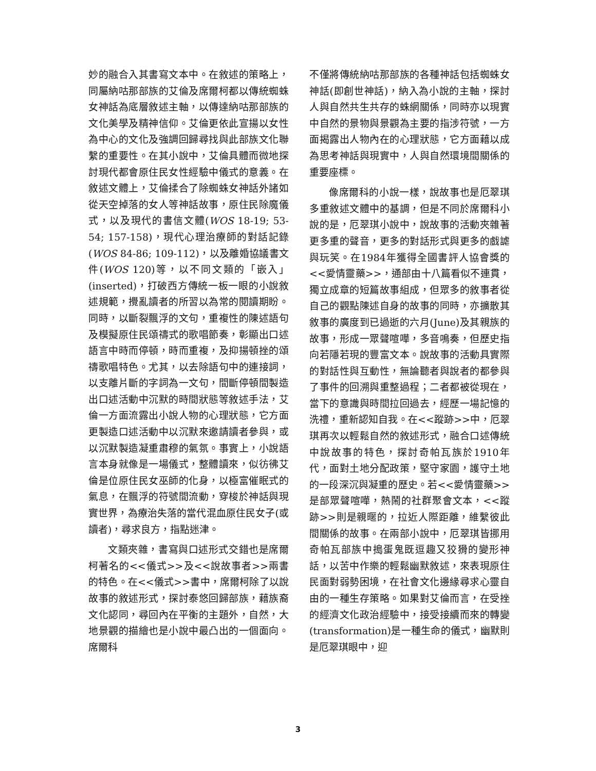妙的融合入其書寫文本中。在敘述的策略上，同屬納咕那部族的艾倫及席爾柯都以傳統蜘蛛女神話為底層敘述主軸，以傳達納咕那部族的文化美學及精神信仰。艾倫更依此宣揚以女性為中心的文化及強調回歸尋找與此部族文化聯繫的重要性。在其小說中，艾倫具體而微地探討現代都會原住民女性經驗中儀式的意義。在敘述文體上，艾倫揉合了除蜘蛛女神話外諸如從天空掉落的女人等神話故事，原住民除魔儀式，以及現代的書信文體(WOS 18-19; 53-54; 157-158)，現代心理治療師的對話記錄(WOS 84-86; 109-112)，以及離婚協議書文件(WOS 120)等，以不同文類的「嵌入」(inserted)，打破西方傳統一板一眼的小說敘述規範，攪亂讀者的所習以為常的閱讀期盼。同時，以斷裂飄浮的文句，重複性的陳述語句及模擬原住民頌禱式的歌唱節奏，彰顯出口述語言中時而停頓，時而重複，及抑揚頓挫的頌禱歌唱特色。尤其，以去除語句中的連接詞，以支離片斷的字詞為一文句，間斷停頓間製造出口述活動中沉默的時間狀態等敘述手法，艾倫一方面流露出小說人物的心理狀態，它方面更製造口述活動中以沉默來邀請讀者參與，或以沉默製造凝重肅穆的氣氛。事實上，小說語言本身就像是一場儀式，整體讀來，似彷彿艾倫是位原住民女巫師的化身，以極富催眠式的氣息，在飄浮的符號間流動，穿梭於神話與現實世界，為療治失落的當代混血原住民女子(或讀者)，尋求良方，指點迷津。
文類夾雜，書寫與口述形式交錯也是席爾柯著名的<<儀式>>及<<說故事者>>兩書的特色。在<<儀式>>書中，席爾柯除了以說故事的敘述形式，探討泰悠回歸部族，藉族裔文化認同，尋回內在平衡的主題外，自然，大地景觀的描繪也是小說中最凸出的一個面向。席爾科
不僅將傳統納咕那部族的各種神話包括蜘蛛女神話(即創世神話)，納入為小說的主軸，探討人與自然共生共存的蛛網關係，同時亦以現實中自然的景物與景觀為主要的指涉符號，一方面揭露出人物內在的心理狀態，它方面藉以成為思考神話與現實中，人與自然環境間關係的重要座標。
像席爾科的小說一樣，說故事也是厄翠琪多重敘述文體中的基調，但是不同於席爾科小說的是，厄翠琪小說中，說故事的活動夾雜著更多重的聲音，更多的對話形式與更多的戲謔與玩笑。在1984年獲得全國書評人協會獎的<<愛情靈藥>>，通部由十八篇看似不連貫，獨立成章的短篇故事組成，但眾多的敘事者從自己的觀點陳述自身的故事的同時，亦擴散其敘事的廣度到已過逝的六月(June)及其親族的故事，形成一眾聲喧嘩，多音鳴奏，但歷史指向若隱若現的豐富文本。說故事的活動具實際的對話性與互動性，無論聽者與說者的都參與了事件的回溯與重整過程；二者都被從現在，當下的意識與時間拉回過去，經歷一場記憶的洗禮，重新認知自我。在<<蹤跡>>中，厄翠琪再次以輕鬆自然的敘述形式，融合口述傳統中說故事的特色，探討奇帕瓦族於1910年代，面對土地分配政策，堅守家園，護守土地的一段深沉與凝重的歷史。若<<愛情靈藥>>是部眾聲喧嘩，熱鬧的社群聚會文本，<<蹤跡>>則是親暱的，拉近人際距離，維繫彼此間關係的故事。在兩部小說中，厄翠琪皆挪用奇帕瓦部族中搗蛋鬼既逗趣又狡猾的變形神話，以苦中作樂的輕鬆幽默敘述，來表現原住民面對弱勢困境，在社會文化邊緣尋求心靈自由的一種生存策略。如果對艾倫而言，在受挫的經濟文化政治經驗中，接受接續而來的轉變(transformation)是一種生命的儀式，幽默則是厄翠琪眼中，迎
3